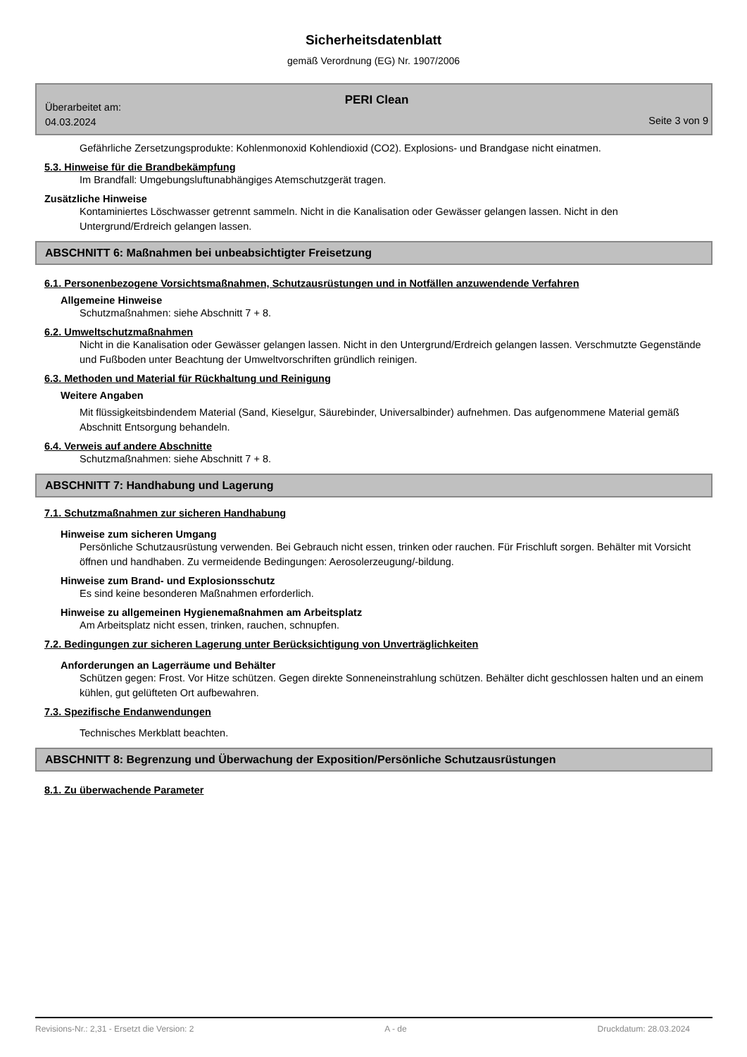Sicherheitsdatenblatt
gemäß Verordnung (EG) Nr. 1907/2006
PERI Clean
Überarbeitet am:
04.03.2024
Seite 3 von 9
Gefährliche Zersetzungsprodukte: Kohlenmonoxid Kohlendioxid (CO2). Explosions- und Brandgase nicht einatmen.
5.3. Hinweise für die Brandbekämpfung
Im Brandfall: Umgebungsluftunabhängiges Atemschutzgerät tragen.
Zusätzliche Hinweise
Kontaminiertes Löschwasser getrennt sammeln. Nicht in die Kanalisation oder Gewässer gelangen lassen. Nicht in den Untergrund/Erdreich gelangen lassen.
ABSCHNITT 6: Maßnahmen bei unbeabsichtigter Freisetzung
6.1. Personenbezogene Vorsichtsmaßnahmen, Schutzausrüstungen und in Notfällen anzuwendende Verfahren
Allgemeine Hinweise
Schutzmaßnahmen: siehe Abschnitt 7 + 8.
6.2. Umweltschutzmaßnahmen
Nicht in die Kanalisation oder Gewässer gelangen lassen. Nicht in den Untergrund/Erdreich gelangen lassen. Verschmutzte Gegenstände und Fußboden unter Beachtung der Umweltvorschriften gründlich reinigen.
6.3. Methoden und Material für Rückhaltung und Reinigung
Weitere Angaben
Mit flüssigkeitsbindendem Material (Sand, Kieselgur, Säurebinder, Universalbinder) aufnehmen. Das aufgenommene Material gemäß Abschnitt Entsorgung behandeln.
6.4. Verweis auf andere Abschnitte
Schutzmaßnahmen: siehe Abschnitt 7 + 8.
ABSCHNITT 7: Handhabung und Lagerung
7.1. Schutzmaßnahmen zur sicheren Handhabung
Hinweise zum sicheren Umgang
Persönliche Schutzausrüstung verwenden. Bei Gebrauch nicht essen, trinken oder rauchen. Für Frischluft sorgen. Behälter mit Vorsicht öffnen und handhaben. Zu vermeidende Bedingungen: Aerosolerzeugung/-bildung.
Hinweise zum Brand- und Explosionsschutz
Es sind keine besonderen Maßnahmen erforderlich.
Hinweise zu allgemeinen Hygienemaßnahmen am Arbeitsplatz
Am Arbeitsplatz nicht essen, trinken, rauchen, schnupfen.
7.2. Bedingungen zur sicheren Lagerung unter Berücksichtigung von Unverträglichkeiten
Anforderungen an Lagerräume und Behälter
Schützen gegen: Frost. Vor Hitze schützen. Gegen direkte Sonneneinstrahlung schützen. Behälter dicht geschlossen halten und an einem kühlen, gut gelüfteten Ort aufbewahren.
7.3. Spezifische Endanwendungen
Technisches Merkblatt beachten.
ABSCHNITT 8: Begrenzung und Überwachung der Exposition/Persönliche Schutzausrüstungen
8.1. Zu überwachende Parameter
Revisions-Nr.: 2,31 - Ersetzt die Version: 2 A - de Druckdatum: 28.03.2024